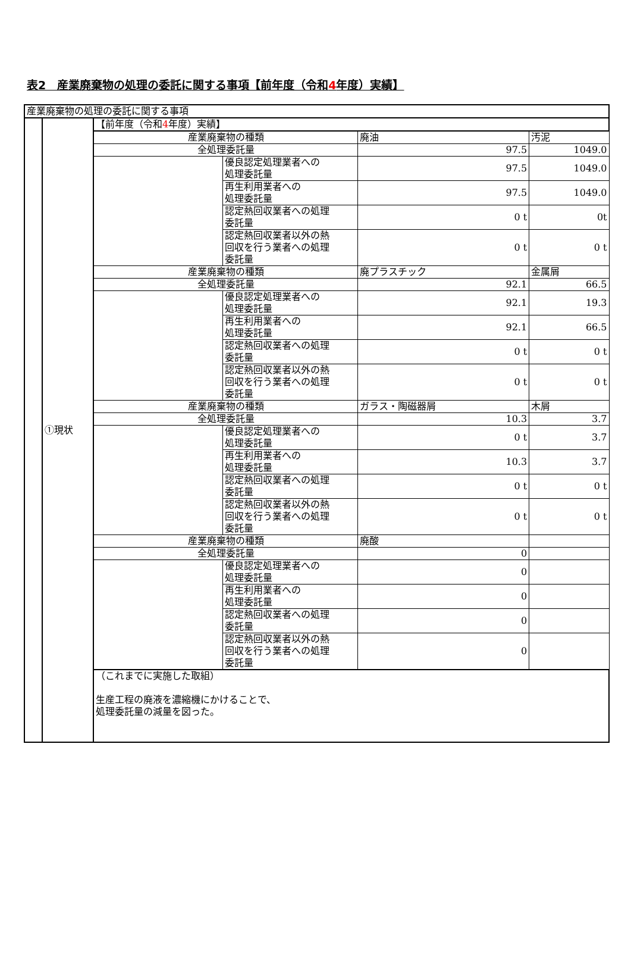表2　産業廃棄物の処理の委託に関する事項【前年度（令和4年度）実績】
| 産業廃棄物の処理の委託に関する事項 | | | | | |
| | ①現状 | 【前年度（令和 4 年度）実績】 | | | |
| | | 産業廃棄物の種類 | | 廃油 | 汚泥 |
| | | 全処理委託量 | | 97.5 | 1049.0 |
| | | | 優良認定処理業者への 処理委託量 | 97.5 | 1049.0 |
| | | | 再生利用業者への 処理委託量 | 97.5 | 1049.0 |
| | | | 認定熱回収業者への処理 委託量 | 0 t | 0t |
| | | | 認定熱回収業者以外の熱 回収を行う業者への処理 委託量 | 0 t | 0 t |
| | | 産業廃棄物の種類 | | 廃プラスチック | 金属屑 |
| | | 全処理委託量 | | 92.1 | 66.5 |
| | | | 優良認定処理業者への 処理委託量 | 92.1 | 19.3 |
| | | | 再生利用業者への 処理委託量 | 92.1 | 66.5 |
| | | | 認定熱回収業者への処理 委託量 | 0 t | 0 t |
| | | | 認定熱回収業者以外の熱 回収を行う業者への処理 委託量 | 0 t | 0 t |
| | | 産業廃棄物の種類 | | ガラス・陶磁器屑 | 木屑 |
| | | 全処理委託量 | | 10.3 | 3.7 |
| | | | 優良認定処理業者への 処理委託量 | 0 t | 3.7 |
| | | | 再生利用業者への 処理委託量 | 10.3 | 3.7 |
| | | | 認定熱回収業者への処理 委託量 | 0 t | 0 t |
| | | | 認定熱回収業者以外の熱 回収を行う業者への処理 委託量 | 0 t | 0 t |
| | | 産業廃棄物の種類 | | 廃酸 | |
| | | 全処理委託量 | | 0 | |
| | | | 優良認定処理業者への 処理委託量 | 0 | |
| | | | 再生利用業者への 処理委託量 | 0 | |
| | | | 認定熱回収業者への処理 委託量 | 0 | |
| | | | 認定熱回収業者以外の熱 回収を行う業者への処理 委託量 | 0 | |
| | | （これまでに実施した取組） 生産工程の廃液を濃縮機にかけることで、 処理委託量の減量を図った。 | | | |